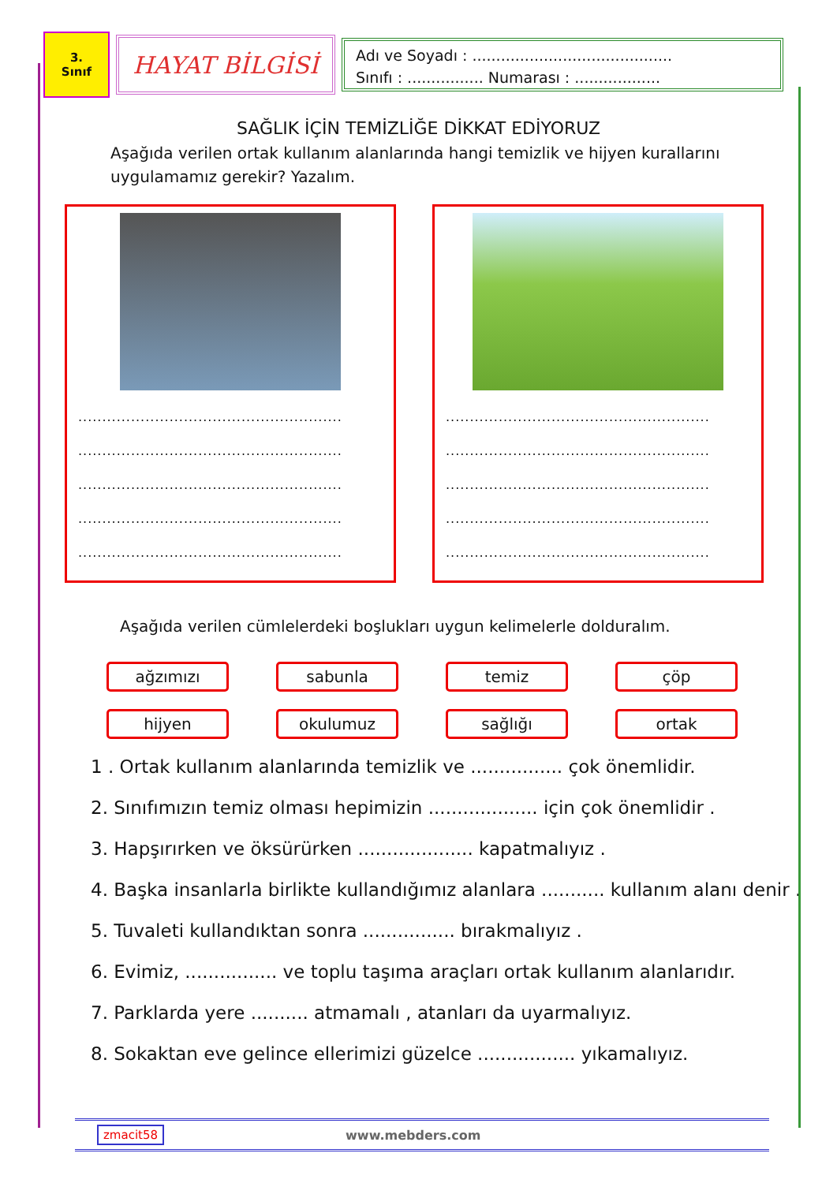3.
Sınıf
HAYAT BİLGİSİ
Adı ve Soyadı : ..........................................
Sınıfı : ................ Numarası : ..................
SAĞLIK İÇİN TEMİZLİĞE DİKKAT EDİYORUZ
Aşağıda verilen ortak kullanım alanlarında hangi temizlik ve hijyen kurallarını uygulamamız gerekir? Yazalım.
.......................................................
.......................................................
.......................................................
.......................................................
.......................................................
.......................................................
.......................................................
.......................................................
.......................................................
.......................................................
Aşağıda verilen cümlelerdeki boşlukları uygun kelimelerle dolduralım.
ağzımızı
sabunla
temiz
çöp
hijyen
okulumuz
sağlığı
ortak
1 . Ortak kullanım alanlarında temizlik ve ................ çok önemlidir.
2. Sınıfımızın temiz olması hepimizin ................... için çok önemlidir .
3. Hapşırırken ve öksürürken .................... kapatmalıyız .
4. Başka insanlarla birlikte kullandığımız alanlara ........... kullanım alanı denir .
5. Tuvaleti kullandıktan sonra ................ bırakmalıyız .
6. Evimiz, ................ ve toplu taşıma araçları ortak kullanım alanlarıdır.
7. Parklarda yere .......... atmamalı , atanları da uyarmalıyız.
8. Sokaktan eve gelince ellerimizi güzelce ................. yıkamalıyız.
zmacit58 www.mebders.com